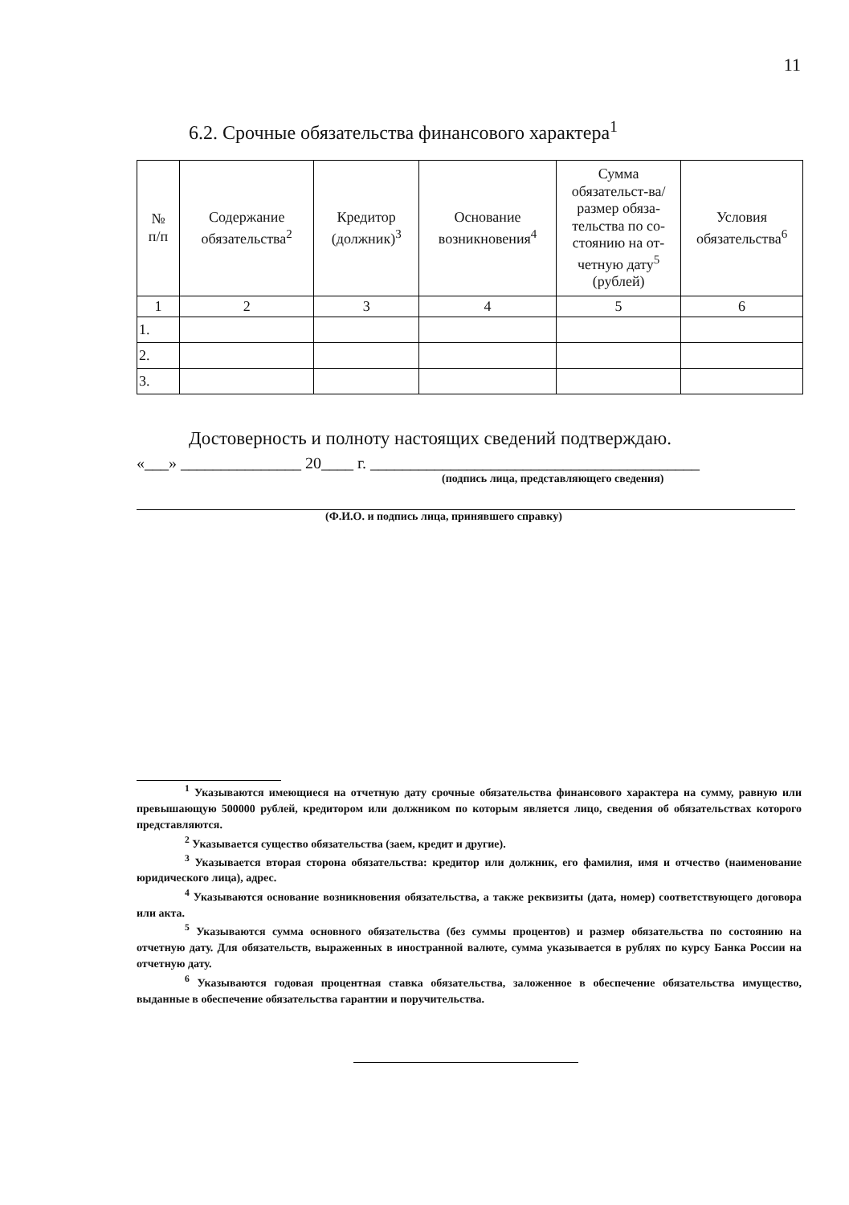11
6.2. Срочные обязательства финансового характера<sup>1</sup>
| № п/п | Содержание обязательства<sup>2</sup> | Кредитор (должник)<sup>3</sup> | Основание возникновения<sup>4</sup> | Сумма обязательст-ва/размер обяза-тельства по со-стоянию на от-четную дату<sup>5</sup> (рублей) | Условия обязательства<sup>6</sup> |
| --- | --- | --- | --- | --- | --- |
| 1 | 2 | 3 | 4 | 5 | 6 |
| 1. | | | | | |
| 2. | | | | | |
| 3. | | | | | |
Достоверность и полноту настоящих сведений подтверждаю.
«___» _______________ 20____ г. _________________________________________
(подпись лица, представляющего сведения)
(Ф.И.О. и подпись лица, принявшего справку)
<sup>1</sup> Указываются имеющиеся на отчетную дату срочные обязательства финансового характера на сумму, равную или превышающую 500000 рублей, кредитором или должником по которым является лицо, сведения об обязательствах которого представляются.
<sup>2</sup> Указывается существо обязательства (заем, кредит и другие).
<sup>3</sup> Указывается вторая сторона обязательства: кредитор или должник, его фамилия, имя и отчество (наименование юридического лица), адрес.
<sup>4</sup> Указываются основание возникновения обязательства, а также реквизиты (дата, номер) соответствующего договора или акта.
<sup>5</sup> Указываются сумма основного обязательства (без суммы процентов) и размер обязательства по состоянию на отчетную дату. Для обязательств, выраженных в иностранной валюте, сумма указывается в рублях по курсу Банка России на отчетную дату.
<sup>6</sup> Указываются годовая процентная ставка обязательства, заложенное в обеспечение обязательства имущество, выданные в обеспечение обязательства гарантии и поручительства.